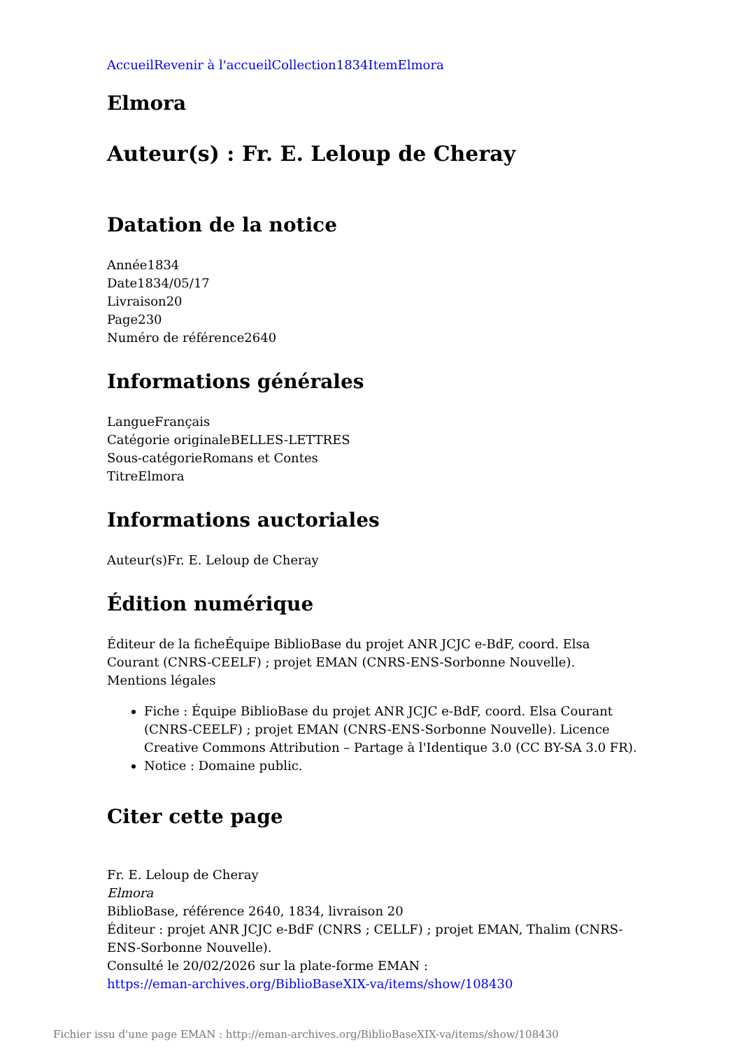Accueil Revenir à l'accueil Collection 1834 Item Elmora
Elmora
Auteur(s) : Fr. E. Leloup de Cheray
Datation de la notice
Année1834
Date1834/05/17
Livraison20
Page230
Numéro de référence2640
Informations générales
LangueFrançais
Catégorie originaleBELLES-LETTRES
Sous-catégorieRomans et Contes
TitreElmora
Informations auctoriales
Auteur(s)Fr. E. Leloup de Cheray
Édition numérique
Éditeur de la ficheÉquipe BiblioBase du projet ANR JCJC e-BdF, coord. Elsa Courant (CNRS-CEELF) ; projet EMAN (CNRS-ENS-Sorbonne Nouvelle).
Mentions légales
Fiche : Équipe BiblioBase du projet ANR JCJC e-BdF, coord. Elsa Courant (CNRS-CEELF) ; projet EMAN (CNRS-ENS-Sorbonne Nouvelle). Licence Creative Commons Attribution – Partage à l'Identique 3.0 (CC BY-SA 3.0 FR).
Notice : Domaine public.
Citer cette page
Fr. E. Leloup de Cheray
Elmora
BiblioBase, référence 2640, 1834, livraison 20
Éditeur : projet ANR JCJC e-BdF (CNRS ; CELLF) ; projet EMAN, Thalim (CNRS-ENS-Sorbonne Nouvelle).
Consulté le 20/02/2026 sur la plate-forme EMAN :
https://eman-archives.org/BiblioBaseXIX-va/items/show/108430
Fichier issu d'une page EMAN : http://eman-archives.org/BiblioBaseXIX-va/items/show/108430